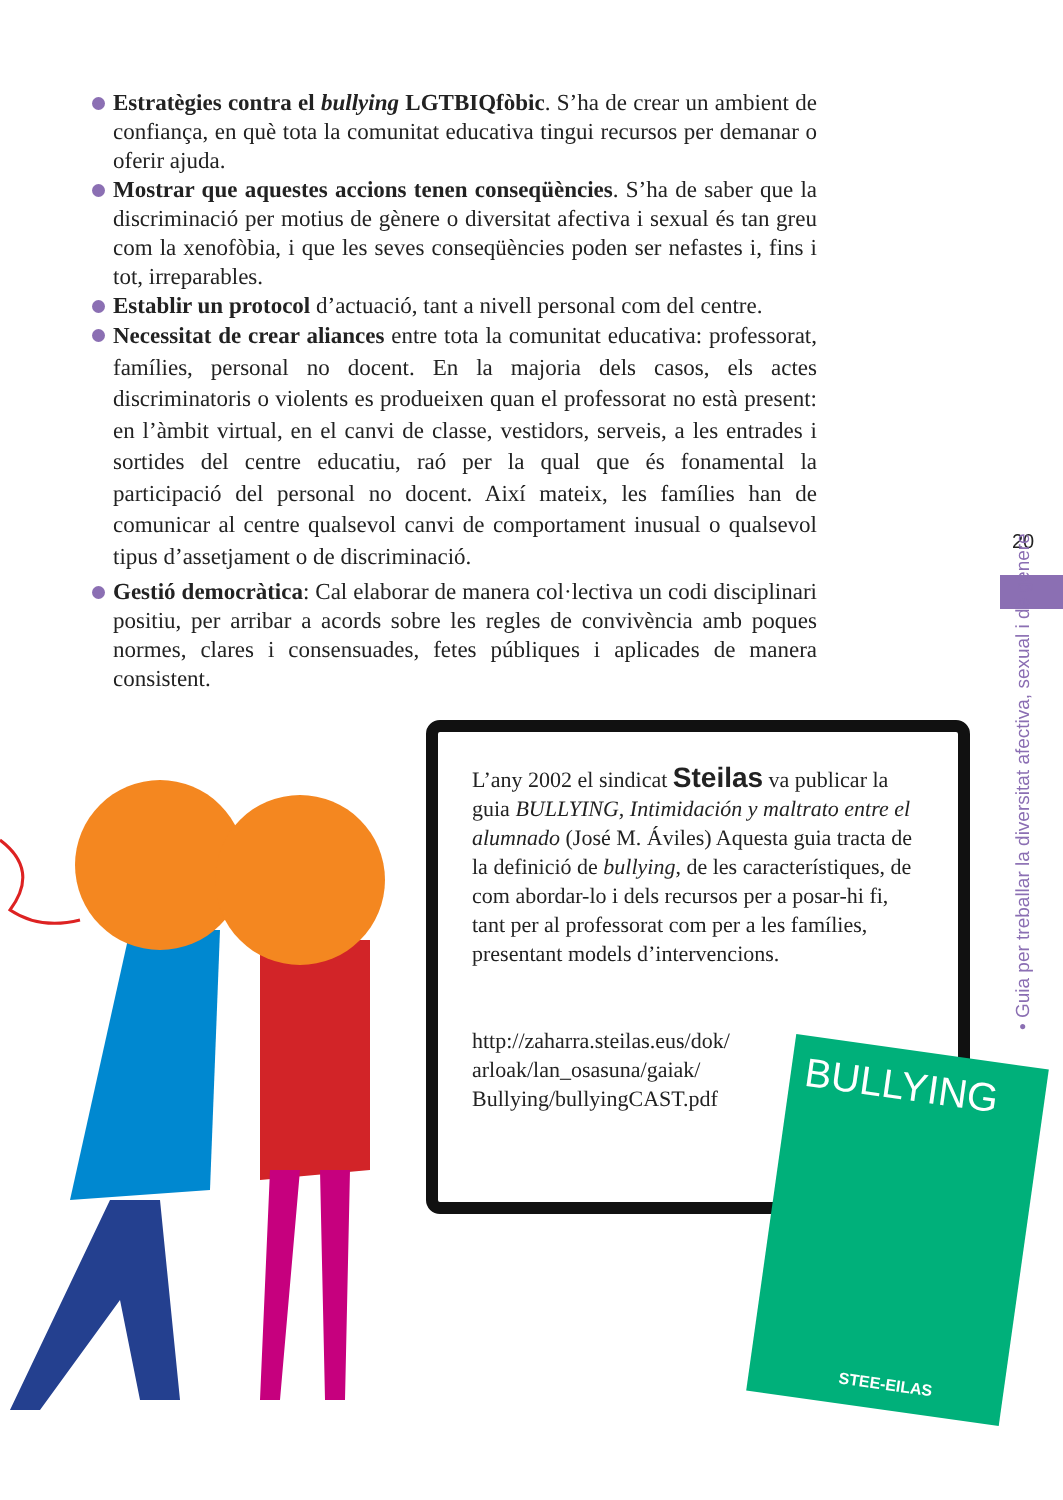Estratègies contra el bullying LGTBIQfòbic. S’ha de crear un ambient de confiança, en què tota la comunitat educativa tingui recursos per demanar o oferir ajuda.
Mostrar que aquestes accions tenen conseqüències. S’ha de saber que la discriminació per motius de gènere o diversitat afectiva i sexual és tan greu com la xenofòbia, i que les seves conseqüències poden ser nefastes i, fins i tot, irreparables.
Establir un protocol d’actuació, tant a nivell personal com del centre.
Necessitat de crear aliances entre tota la comunitat educativa: professorat, famílies, personal no docent. En la majoria dels casos, els actes discriminatoris o violents es produeixen quan el professorat no està present: en l’àmbit virtual, en el canvi de classe, vestidors, serveis, a les entrades i sortides del centre educatiu, raó per la qual que és fonamental la participació del personal no docent. Així mateix, les famílies han de comunicar al centre qualsevol canvi de comportament inusual o qualsevol tipus d’assetjament o de discriminació.
Gestió democràtica: Cal elaborar de manera col·lectiva un codi disciplinari positiu, per arribar a acords sobre les regles de convivència amb poques normes, clares i consensuades, fetes públiques i aplicades de manera consistent.
L’any 2002 el sindicat Steilas va publicar la guia BULLYING, Intimidación y maltrato entre el alumnado (José M. Áviles) Aquesta guia tracta de la definició de bullying, de les característiques, de com abordar-lo i dels recursos per a posar-hi fi, tant per al professorat com per a les famílies, presentant models d’intervencions.
http://zaharra.steilas.eus/dok/
arloak/lan_osasuna/gaiak/
Bullying/bullyingCAST.pdf
BULLYING
STEE-EILAS
20
• Guia per treballar la diversitat afectiva, sexual i de gènere